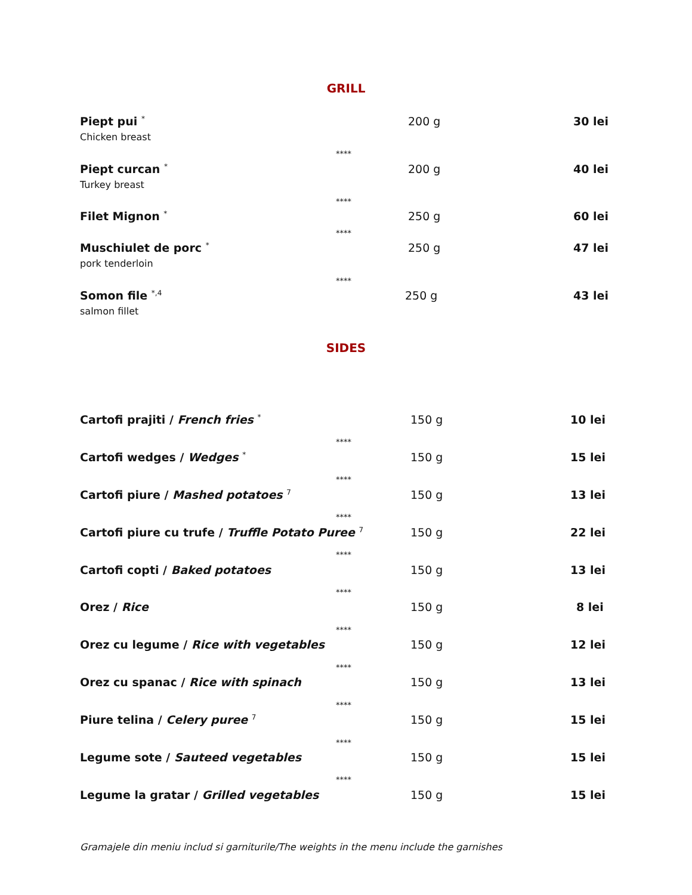GRILL
Piept pui <sup>*</sup>
Chicken breast
200 g 30 lei
****
Piept curcan <sup>*</sup>
Turkey breast
200 g 40 lei
****
Filet Mignon <sup>*</sup>
250 g 60 lei
****
Muschiulet de porc <sup>*</sup>
pork tenderloin
250 g 47 lei
****
Somon file <sup>*,4</sup>
salmon fillet
250 g 43 lei
SIDES
Cartofi prajiti / French fries <sup>*</sup> 150 g 10 lei
****
Cartofi wedges / Wedges <sup>*</sup> 150 g 15 lei
****
Cartofi piure / Mashed potatoes <sup>7</sup> 150 g 13 lei
****
Cartofi piure cu trufe / Truffle Potato Puree <sup>7</sup> 150 g 22 lei
****
Cartofi copti / Baked potatoes 150 g 13 lei
****
Orez / Rice 150 g 8 lei
****
Orez cu legume / Rice with vegetables 150 g 12 lei
****
Orez cu spanac / Rice with spinach 150 g 13 lei
****
Piure telina / Celery puree <sup>7</sup> 150 g 15 lei
****
Legume sote / Sauteed vegetables 150 g 15 lei
****
Legume la gratar / Grilled vegetables 150 g 15 lei
Gramajele din meniu includ si garniturile/The weights in the menu include the garnishes